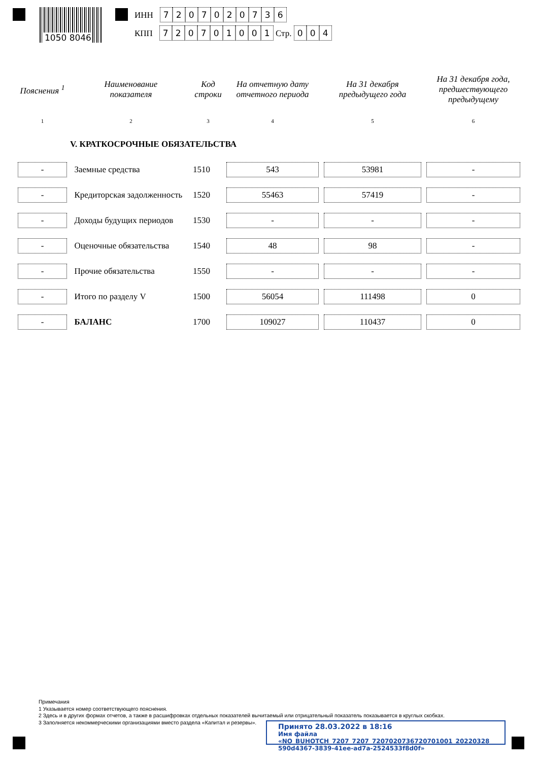1050 8046
ИНН 7207020736
КПП 720701001 Стр. 004
| Пояснения <sup>1</sup> | Наименование показателя | Код строки | На отчетную дату отчетного периода | На 31 декабря предыдущего года | На 31 декабря года, предшествующего предыдущему |
| --- | --- | --- | --- | --- | --- |
| 1 | 2 | 3 | 4 | 5 | 6 |
| | V. КРАТКОСРОЧНЫЕ ОБЯЗАТЕЛЬСТВА | | | | |
| - | Заемные средства | 1510 | 543 | 53981 | - |
| - | Кредиторская задолженность | 1520 | 55463 | 57419 | - |
| - | Доходы будущих периодов | 1530 | - | - | - |
| - | Оценочные обязательства | 1540 | 48 | 98 | - |
| - | Прочие обязательства | 1550 | - | - | - |
| - | Итого по разделу V | 1500 | 56054 | 111498 | 0 |
| - | БАЛАНС | 1700 | 109027 | 110437 | 0 |
Примечания
1 Указывается номер соответствующего пояснения.
2 Здесь и в других формах отчетов, а также в расшифровках отдельных показателей вычитаемый или отрицательный показатель показывается в круглых скобках.
3 Заполняется некоммерческими организациями вместо раздела «Капитал и резервы».
Принято 28.03.2022 в 18:16
Имя файла «NO_BUHOTCH_7207_7207_7207020736720701001_20220328_ 590d4367-3839-41ee-ad7a-2524533f8d0f»